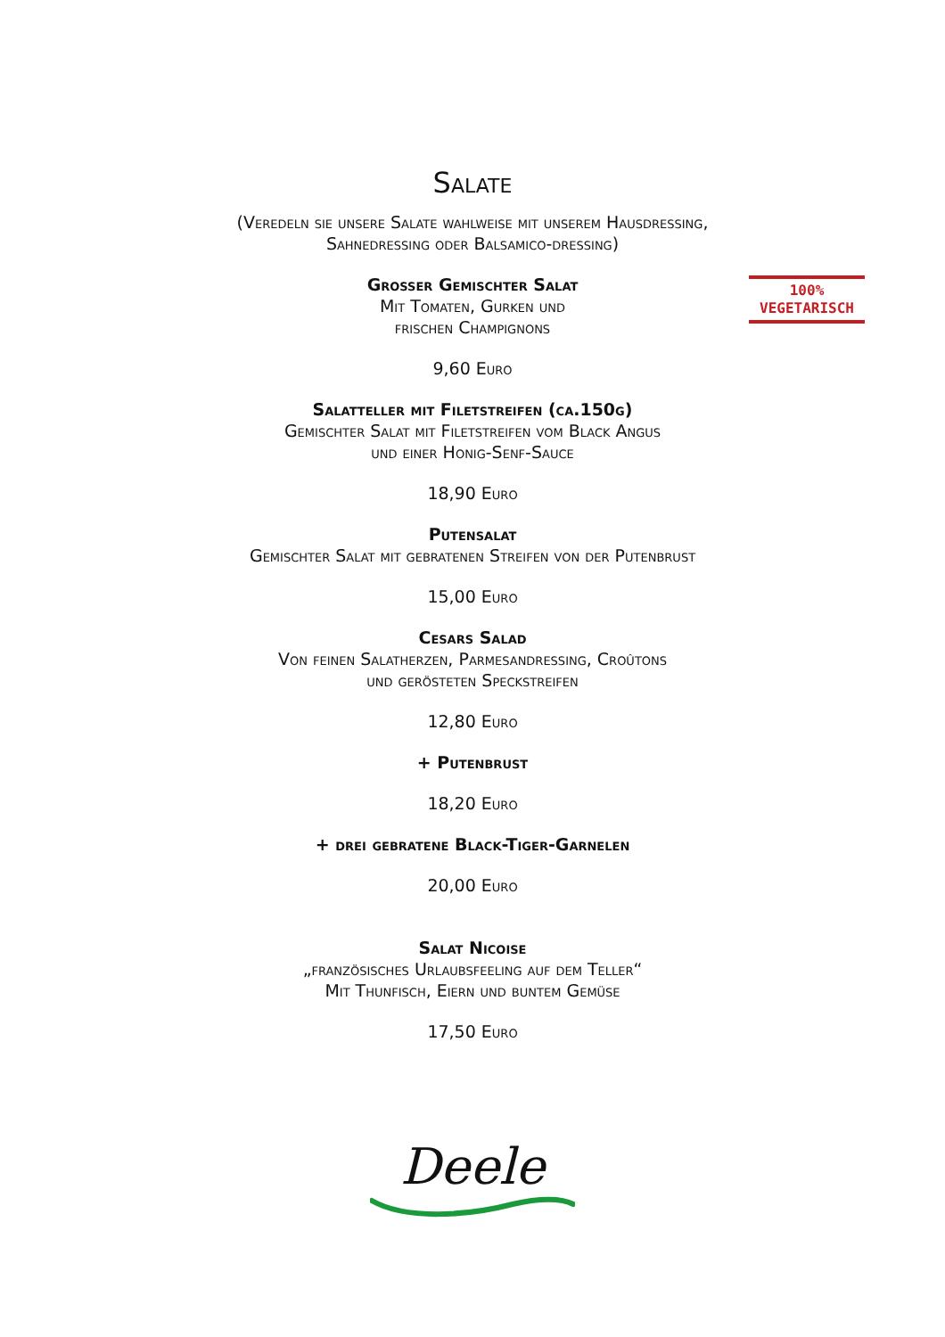Salate
(Veredeln sie unsere Salate wahlweise mit unserem Hausdressing,
Sahnedressing oder Balsamico-dressing)
Grosser Gemischter Salat
Mit Tomaten, Gurken und
frischen Champignons
100%
VEGETARISCH
9,60 Euro
Salatteller mit Filetstreifen (ca.150g)
Gemischter Salat mit Filetstreifen vom Black Angus
und einer Honig-Senf-Sauce
18,90 Euro
Putensalat
Gemischter Salat mit gebratenen Streifen von der Putenbrust
15,00 Euro
Cesars Salad
Von feinen Salatherzen, Parmesandressing, Croûtons
und gerösteten Speckstreifen
12,80 Euro
+ Putenbrust
18,20 Euro
+ drei gebratene Black-Tiger-Garnelen
20,00 Euro
Salat Nicoise
„französisches Urlaubsfeeling auf dem Teller“
Mit Thunfisch, Eiern und buntem Gemüse
17,50 Euro
Deele